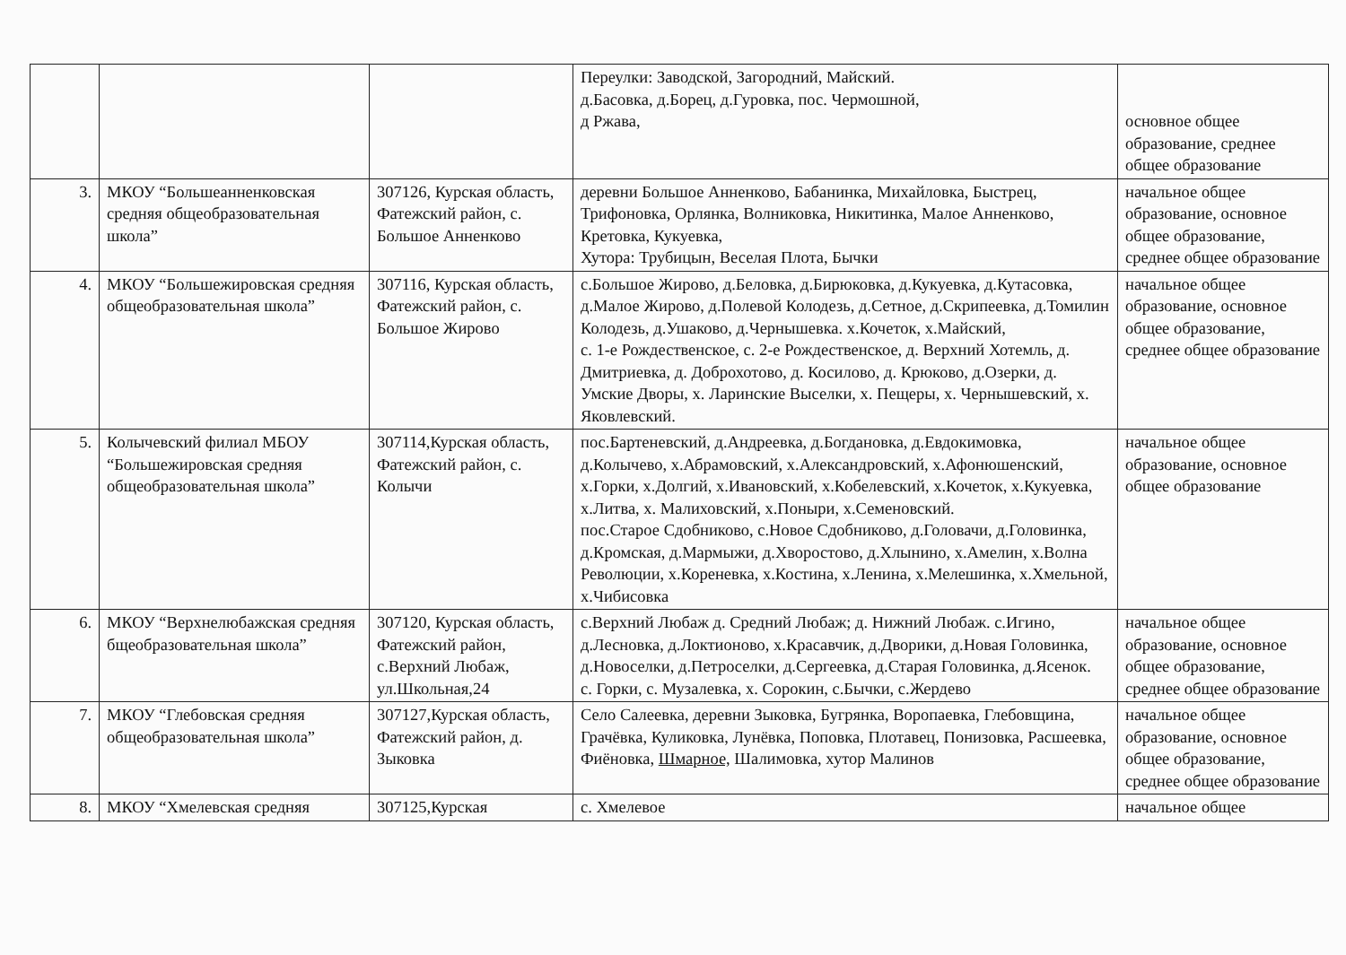| | | | Переулки: Заводской, Загородний, Майский. д.Басовка, д.Борец, д.Гуровка, пос. Чермошной, д Ржава, | основное общее образование, среднее общее образование |
| 3. | МКОУ “Большеанненковская средняя общеобразовательная школа” | 307126, Курская область, Фатежский район, с. Большое Анненково | деревни Большое Анненково, Бабанинка, Михайловка, Быстрец, Трифоновка, Орлянка, Волниковка, Никитинка, Малое Анненково, Кретовка, Кукуевка, Хутора: Трубицын, Веселая Плота, Бычки | начальное общее образование, основное общее образование, среднее общее образование |
| 4. | МКОУ “Большежировская средняя общеобразовательная школа” | 307116, Курская область, Фатежский район, с. Большое Жирово | с.Большое Жирово, д.Беловка, д.Бирюковка, д.Кукуевка, д.Кутасовка, д.Малое Жирово, д.Полевой Колодезь, д.Сетное, д.Скрипеевка, д.Томилин Колодезь, д.Ушаково, д.Чернышевка. х.Кочеток, х.Майский, с. 1-е Рождественское, с. 2-е Рождественское, д. Верхний Хотемль, д. Дмитриевка, д. Доброхотово, д. Косилово, д. Крюково, д.Озерки, д. Умские Дворы, х. Ларинские Выселки, х. Пещеры, х. Чернышевский, х. Яковлевский. | начальное общее образование, основное общее образование, среднее общее образование |
| 5. | Колычевский филиал МБОУ “Большежировская средняя общеобразовательная школа” | 307114,Курская область, Фатежский район, с. Колычи | пос.Бартеневский, д.Андреевка, д.Богдановка, д.Евдокимовка, д.Колычево, х.Абрамовский, х.Александровский, х.Афонюшенский, х.Горки, х.Долгий, х.Ивановский, х.Кобелевский, х.Кочеток, х.Кукуевка, х.Литва, х. Малиховский, х.Поныри, х.Семеновский. пос.Старое Сдобниково, с.Новое Сдобниково, д.Головачи, д.Головинка, д.Кромская, д.Мармыжи, д.Хворостово, д.Хлынино, х.Амелин, х.Волна Революции, х.Кореневка, х.Костина, х.Ленина, х.Мелешинка, х.Хмельной, х.Чибисовка | начальное общее образование, основное общее образование |
| 6. | МКОУ “Верхнелюбажская средняя бщеобразовательная школа” | 307120, Курская область, Фатежский район, с.Верхний Любаж, ул.Школьная,24 | с.Верхний Любаж д. Средний Любаж; д. Нижний Любаж. с.Игино, д.Лесновка, д.Локтионово, х.Красавчик, д.Дворики, д.Новая Головинка, д.Новоселки, д.Петроселки, д.Сергеевка, д.Старая Головинка, д.Ясенок. с. Горки, с. Музалевка, х. Сорокин, с.Бычки, с.Жердево | начальное общее образование, основное общее образование, среднее общее образование |
| 7. | МКОУ “Глебовская средняя общеобразовательная школа” | 307127,Курская область, Фатежский район, д. Зыковка | Село Салеевка, деревни Зыковка, Бугрянка, Воропаевка, Глебовщина, Грачёвка, Куликовка, Лунёвка, Поповка, Плотавец, Понизовка, Расшеевка, Фиёновка, Шмарное, Шалимовка, хутор Малинов | начальное общее образование, основное общее образование, среднее общее образование |
| 8. | МКОУ “Хмелевская средняя | 307125,Курская | с. Хмелевое | начальное общее |